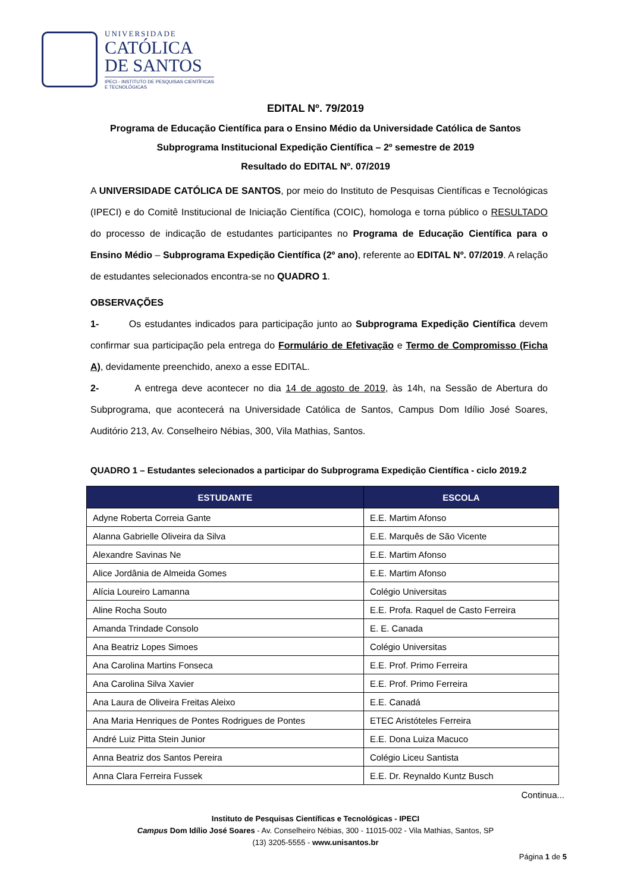UNIVERSIDADE
CATÓLICA
DE SANTOS
IPECI - INSTITUTO DE PESQUISAS CIENTÍFICAS
E TECNOLÓGICAS
EDITAL Nº. 79/2019
Programa de Educação Científica para o Ensino Médio da Universidade Católica de Santos
Subprograma Institucional Expedição Científica – 2º semestre de 2019
Resultado do EDITAL Nº. 07/2019
A UNIVERSIDADE CATÓLICA DE SANTOS, por meio do Instituto de Pesquisas Científicas e Tecnológicas (IPECI) e do Comitê Institucional de Iniciação Científica (COIC), homologa e torna público o RESULTADO do processo de indicação de estudantes participantes no Programa de Educação Científica para o Ensino Médio – Subprograma Expedição Científica (2º ano), referente ao EDITAL Nº. 07/2019. A relação de estudantes selecionados encontra-se no QUADRO 1.
OBSERVAÇÕES
1- Os estudantes indicados para participação junto ao Subprograma Expedição Científica devem confirmar sua participação pela entrega do Formulário de Efetivação e Termo de Compromisso (Ficha A), devidamente preenchido, anexo a esse EDITAL.
2- A entrega deve acontecer no dia 14 de agosto de 2019, às 14h, na Sessão de Abertura do Subprograma, que acontecerá na Universidade Católica de Santos, Campus Dom Idílio José Soares, Auditório 213, Av. Conselheiro Nébias, 300, Vila Mathias, Santos.
QUADRO 1 – Estudantes selecionados a participar do Subprograma Expedição Científica - ciclo 2019.2
| ESTUDANTE | ESCOLA |
| --- | --- |
| Adyne Roberta Correia Gante | E.E. Martim Afonso |
| Alanna Gabrielle Oliveira da Silva | E.E. Marquês de São Vicente |
| Alexandre Savinas Ne | E.E. Martim Afonso |
| Alice Jordânia de Almeida Gomes | E.E. Martim Afonso |
| Alícia Loureiro Lamanna | Colégio Universitas |
| Aline Rocha Souto | E.E. Profa. Raquel de Casto Ferreira |
| Amanda Trindade Consolo | E. E. Canada |
| Ana Beatriz Lopes Simoes | Colégio Universitas |
| Ana Carolina Martins Fonseca | E.E. Prof. Primo Ferreira |
| Ana Carolina Silva Xavier | E.E. Prof. Primo Ferreira |
| Ana Laura de Oliveira Freitas Aleixo | E.E. Canadá |
| Ana Maria Henriques de Pontes Rodrigues de Pontes | ETEC Aristóteles Ferreira |
| André Luiz Pitta Stein Junior | E.E. Dona Luiza Macuco |
| Anna Beatriz dos Santos Pereira | Colégio Liceu Santista |
| Anna Clara Ferreira Fussek | E.E. Dr. Reynaldo Kuntz Busch |
Continua...
Instituto de Pesquisas Científicas e Tecnológicas - IPECI
Campus Dom Idílio José Soares - Av. Conselheiro Nébias, 300 - 11015-002 - Vila Mathias, Santos, SP
(13) 3205-5555 - www.unisantos.br
Página 1 de 5